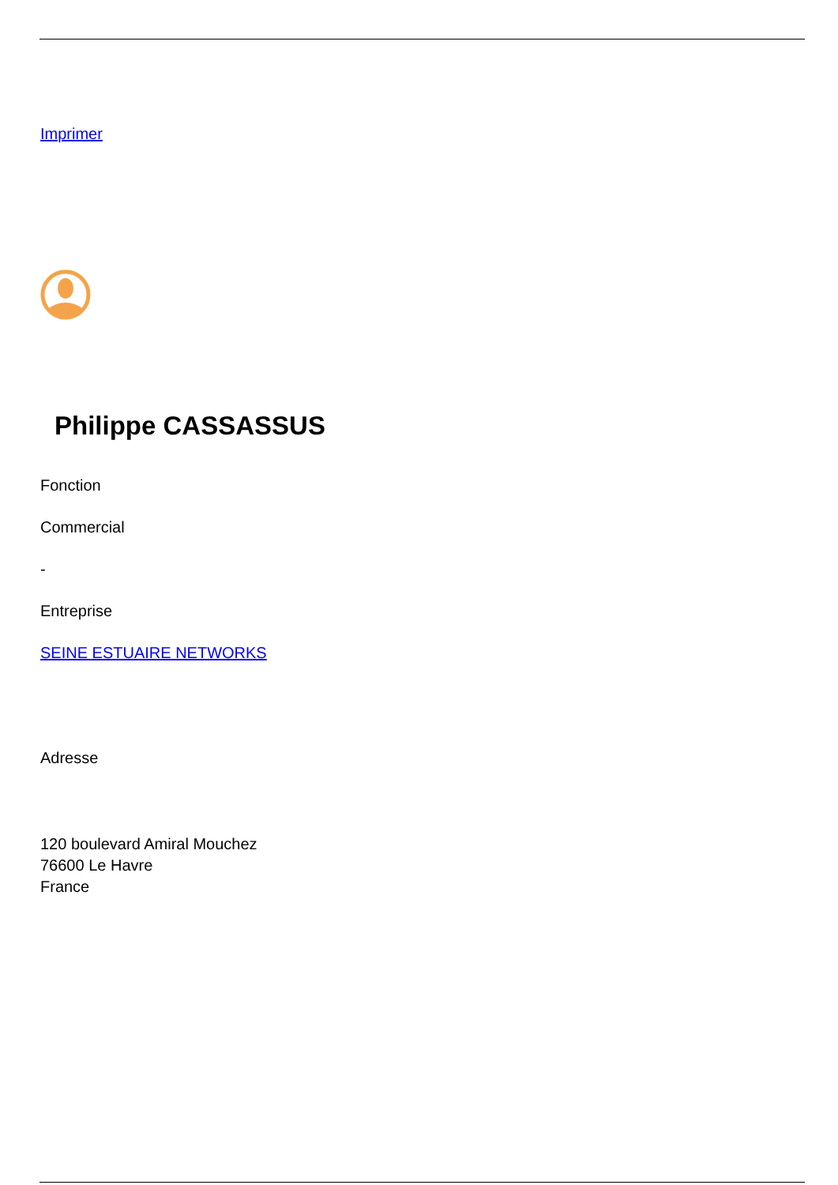Imprimer
Philippe CASSASSUS
Fonction
Commercial
-
Entreprise
SEINE ESTUAIRE NETWORKS
Adresse
120 boulevard Amiral Mouchez
76600 Le Havre
France